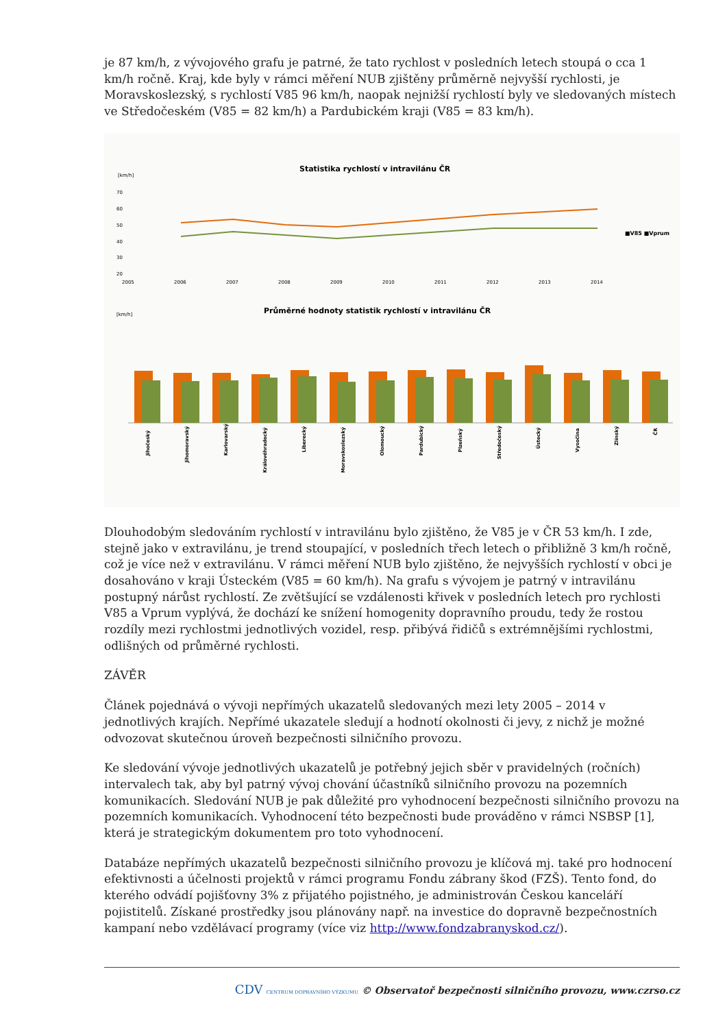je 87 km/h, z vývojového grafu je patrné, že tato rychlost v posledních letech stoupá o cca 1 km/h ročně. Kraj, kde byly v rámci měření NUB zjištěny průměrně nejvyšší rychlosti, je Moravskoslezský, s rychlostí V85 96 km/h, naopak nejnižší rychlostí byly ve sledovaných místech ve Středočeském (V85 = 82 km/h) a Pardubickém kraji (V85 = 83 km/h).
Statistika rychlostí v intravilánu ČR
[km/h]
70
60
50
40
30
20
2005
2006
2007
2008
2009
2010
2011
2012
2013
2014
■V85 ■Vprum
Průměrné hodnoty statistik rychlostí v intravilánu ČR
[km/h]
Jihočeský
Jihomoravský
Karlovarský
Královéhradecký
Liberecký
Moravskoslezský
Olomoucký
Pardubický
Plzeňský
Středočeský
Ústecký
Vysočina
Zlínský
ČR
Dlouhodobým sledováním rychlostí v intravilánu bylo zjištěno, že V85 je v ČR 53 km/h. I zde, stejně jako v extravilánu, je trend stoupající, v posledních třech letech o přibližně 3 km/h ročně, což je více než v extravilánu. V rámci měření NUB bylo zjištěno, že nejvyšších rychlostí v obci je dosahováno v kraji Ústeckém (V85 = 60 km/h). Na grafu s vývojem je patrný v intravilánu postupný nárůst rychlostí. Ze zvětšující se vzdálenosti křivek v posledních letech pro rychlosti V85 a Vprum vyplývá, že dochází ke snížení homogenity dopravního proudu, tedy že rostou rozdíly mezi rychlostmi jednotlivých vozidel, resp. přibývá řidičů s extrémnějšími rychlostmi, odlišných od průměrné rychlosti.
ZÁVĚR
Článek pojednává o vývoji nepřímých ukazatelů sledovaných mezi lety 2005 – 2014 v jednotlivých krajích. Nepřímé ukazatele sledují a hodnotí okolnosti či jevy, z nichž je možné odvozovat skutečnou úroveň bezpečnosti silničního provozu.
Ke sledování vývoje jednotlivých ukazatelů je potřebný jejich sběr v pravidelných (ročních) intervalech tak, aby byl patrný vývoj chování účastníků silničního provozu na pozemních komunikacích. Sledování NUB je pak důležité pro vyhodnocení bezpečnosti silničního provozu na pozemních komunikacích. Vyhodnocení této bezpečnosti bude prováděno v rámci NSBSP [1], která je strategickým dokumentem pro toto vyhodnocení.
Databáze nepřímých ukazatelů bezpečnosti silničního provozu je klíčová mj. také pro hodnocení efektivnosti a účelnosti projektů v rámci programu Fondu zábrany škod (FZŠ). Tento fond, do kterého odvádí pojišťovny 3% z přijatého pojistného, je administrován Českou kanceláří pojistitelů. Získané prostředky jsou plánovány např. na investice do dopravně bezpečnostních kampaní nebo vzdělávací programy (více viz http://www.fondzabranyskod.cz/).
CDV CENTRUM DOPRAVNÍHO VÝZKUMU © Observatoř bezpečnosti silničního provozu, www.czrso.cz